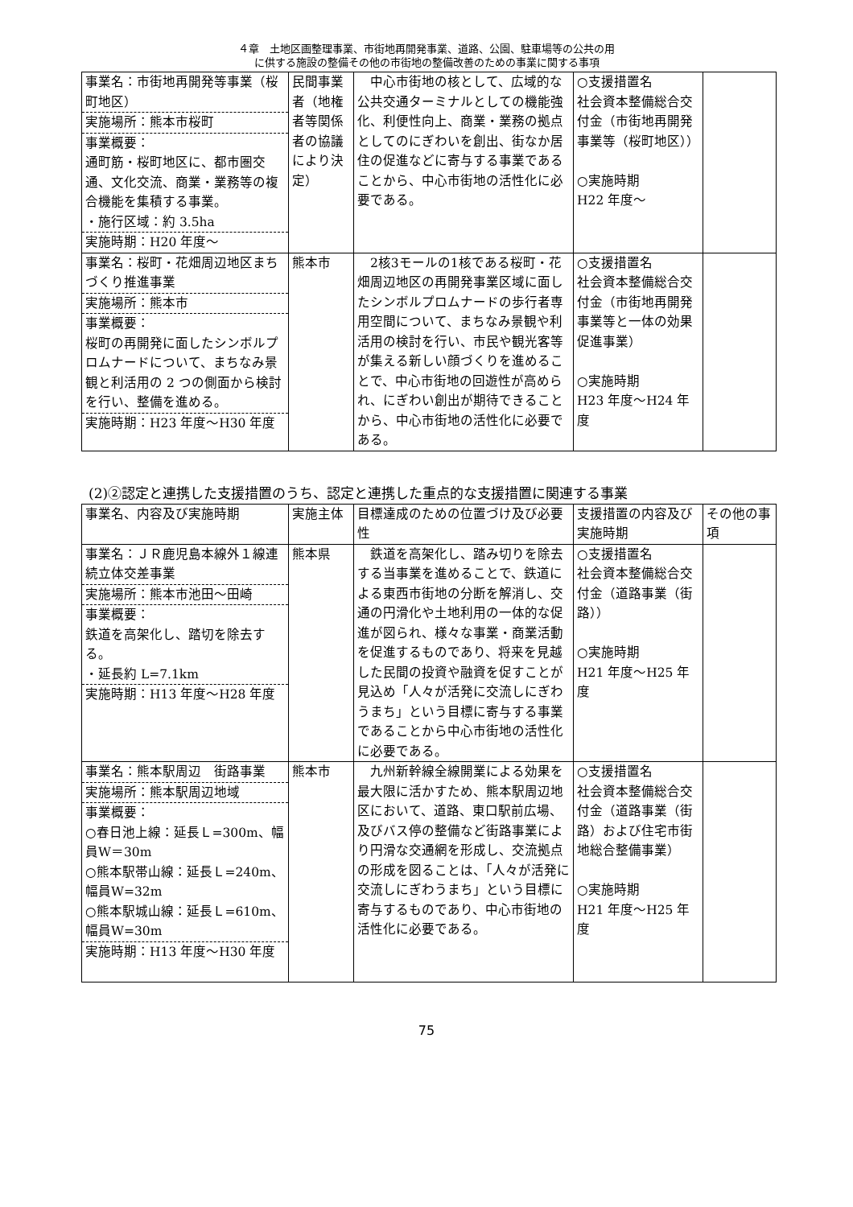４章　土地区画整理事業、市街地再開発事業、道路、公園、駐車場等の公共の用
に供する施設の整備その他の市街地の整備改善のための事業に関する事項
| 事業名：市街地再開発等事業（桜町地区） 実施場所：熊本市桜町 事業概要： 通町筋・桜町地区に、都市圏交通、文化交流、商業・業務等の複合機能を集積する事業。 ・施行区域：約 3.5ha 実施時期：H20 年度～ | 民間事業者（地権者等関係者の協議により決定） | 中心市街地の核として、広域的な公共交通ターミナルとしての機能強化、利便性向上、商業・業務の拠点としてのにぎわいを創出、街なか居住の促進などに寄与する事業であることから、中心市街地の活性化に必要である。 | ○支援措置名 社会資本整備総合交付金（市街地再開発事業等（桜町地区）） ○実施時期 H22 年度～ | |
| 事業名：桜町・花畑周辺地区まちづくり推進事業 実施場所：熊本市 事業概要： 桜町の再開発に面したシンボルプロムナードについて、まちなみ景観と利活用の 2 つの側面から検討を行い、整備を進める。 実施時期：H23 年度～H30 年度 | 熊本市 | 2核3モールの1核である桜町・花畑周辺地区の再開発事業区域に面したシンボルプロムナードの歩行者専用空間について、まちなみ景観や利活用の検討を行い、市民や観光客等が集える新しい顔づくりを進めることで、中心市街地の回遊性が高められ、にぎわい創出が期待できることから、中心市街地の活性化に必要である。 | ○支援措置名 社会資本整備総合交付金（市街地再開発事業等と一体の効果促進事業） ○実施時期 H23 年度～H24 年度 | |
(2)②認定と連携した支援措置のうち、認定と連携した重点的な支援措置に関連する事業
| 事業名、内容及び実施時期 | 実施主体 | 目標達成のための位置づけ及び必要性 | 支援措置の内容及び実施時期 | その他の事項 |
| --- | --- | --- | --- | --- |
| 事業名：ＪＲ鹿児島本線外１線連続立体交差事業 実施場所：熊本市池田～田崎 事業概要： 鉄道を高架化し、踏切を除去する。 ・延長約 L=7.1km 実施時期：H13 年度～H28 年度 | 熊本県 | 鉄道を高架化し、踏み切りを除去する当事業を進めることで、鉄道による東西市街地の分断を解消し、交通の円滑化や土地利用の一体的な促進が図られ、様々な事業・商業活動を促進するものであり、将来を見越した民間の投資や融資を促すことが見込め「人々が活発に交流しにぎわうまち」という目標に寄与する事業であることから中心市街地の活性化に必要である。 | ○支援措置名 社会資本整備総合交付金（道路事業（街路）） ○実施時期 H21 年度～H25 年度 | |
| 事業名：熊本駅周辺 街路事業 実施場所：熊本駅周辺地域 事業概要： ○春日池上線：延長Ｌ=300m、幅員W＝30m ○熊本駅帯山線：延長Ｌ=240m、幅員W=32m ○熊本駅城山線：延長Ｌ=610m、幅員W=30m 実施時期：H13 年度～H30 年度 | 熊本市 | 九州新幹線全線開業による効果を最大限に活かすため、熊本駅周辺地区において、道路、東口駅前広場、及びバス停の整備など街路事業により円滑な交通網を形成し、交流拠点の形成を図ることは、「人々が活発に交流しにぎわうまち」という目標に寄与するものであり、中心市街地の活性化に必要である。 | ○支援措置名 社会資本整備総合交付金（道路事業（街路）および住宅市街地総合整備事業） ○実施時期 H21 年度～H25 年度 | |
75